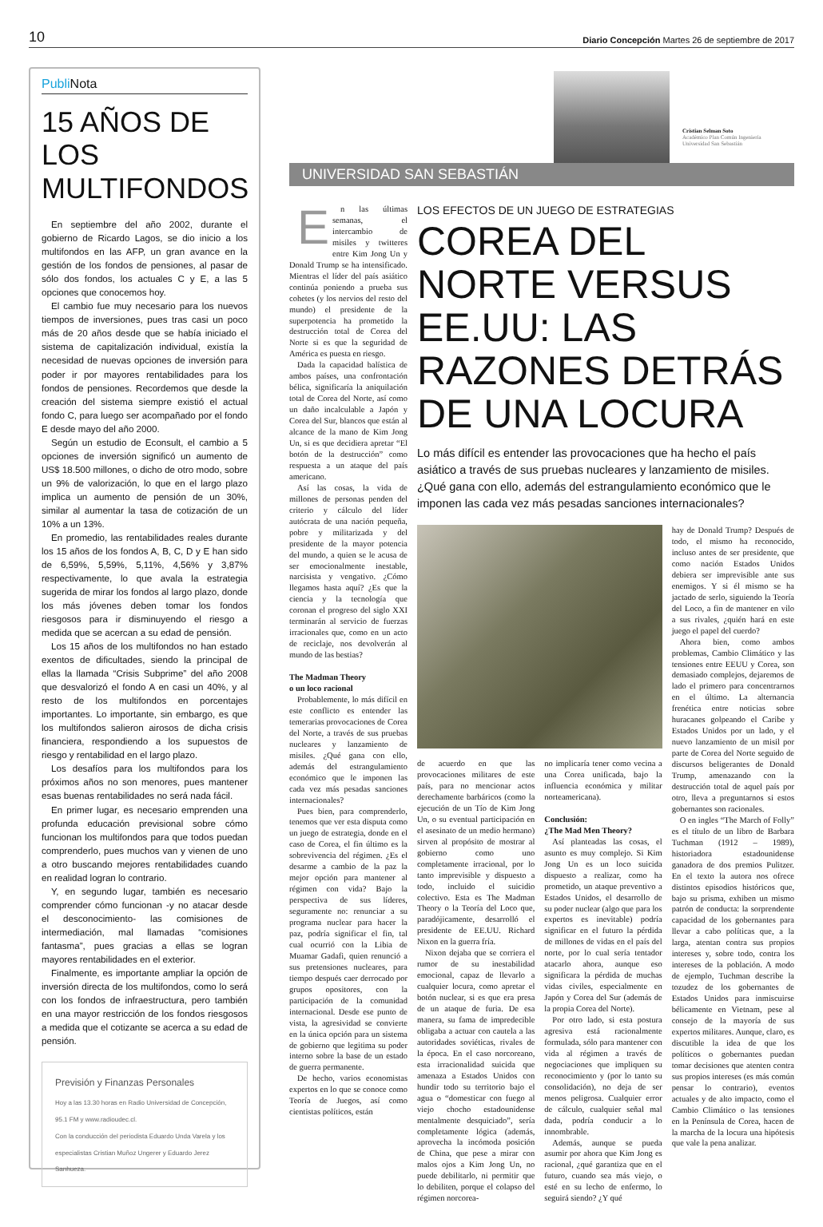10 Diario Concepción Martes 26 de septiembre de 2017
Publi Nota
15 AÑOS DE LOS MULTIFONDOS
En septiembre del año 2002, durante el gobierno de Ricardo Lagos, se dio inicio a los multifondos en las AFP, un gran avance en la gestión de los fondos de pensiones, al pasar de sólo dos fondos, los actuales C y E, a las 5 opciones que conocemos hoy.
El cambio fue muy necesario para los nuevos tiempos de inversiones, pues tras casi un poco más de 20 años desde que se había iniciado el sistema de capitalización individual, existía la necesidad de nuevas opciones de inversión para poder ir por mayores rentabilidades para los fondos de pensiones. Recordemos que desde la creación del sistema siempre existió el actual fondo C, para luego ser acompañado por el fondo E desde mayo del año 2000.
Según un estudio de Econsult, el cambio a 5 opciones de inversión significó un aumento de US$ 18.500 millones, o dicho de otro modo, sobre un 9% de valorización, lo que en el largo plazo implica un aumento de pensión de un 30%, similar al aumentar la tasa de cotización de un 10% a un 13%.
En promedio, las rentabilidades reales durante los 15 años de los fondos A, B, C, D y E han sido de 6,59%, 5,59%, 5,11%, 4,56% y 3,87% respectivamente, lo que avala la estrategia sugerida de mirar los fondos al largo plazo, donde los más jóvenes deben tomar los fondos riesgosos para ir disminuyendo el riesgo a medida que se acercan a su edad de pensión.
Los 15 años de los multifondos no han estado exentos de dificultades, siendo la principal de ellas la llamada “Crisis Subprime” del año 2008 que desvalorizó el fondo A en casi un 40%, y al resto de los multifondos en porcentajes importantes. Lo importante, sin embargo, es que los multifondos salieron airosos de dicha crisis financiera, respondiendo a los supuestos de riesgo y rentabilidad en el largo plazo.
Los desafíos para los multifondos para los próximos años no son menores, pues mantener esas buenas rentabilidades no será nada fácil.
En primer lugar, es necesario emprenden una profunda educación previsional sobre cómo funcionan los multifondos para que todos puedan comprenderlo, pues muchos van y vienen de uno a otro buscando mejores rentabilidades cuando en realidad logran lo contrario.
Y, en segundo lugar, también es necesario comprender cómo funcionan -y no atacar desde el desconocimiento- las comisiones de intermediación, mal llamadas “comisiones fantasma”, pues gracias a ellas se logran mayores rentabilidades en el exterior.
Finalmente, es importante ampliar la opción de inversión directa de los multifondos, como lo será con los fondos de infraestructura, pero también en una mayor restricción de los fondos riesgosos a medida que el cotizante se acerca a su edad de pensión.
Previsión y Finanzas Personales
Hoy a las 13.30 horas en Radio Universidad de Concepción, 95.1 FM y www.radioudec.cl.
Con la conducción del periodista Eduardo Unda Varela y los especialistas Cristian Muñoz Ungerer y Eduardo Jerez Sanhueza.
Cristian Selman Soto
Académico Plan Común Ingeniería
Universidad San Sebastián
UNIVERSIDAD SAN SEBASTIÁN
En las últimas semanas, el intercambio de misiles y twitteres entre Kim Jong Un y Donald Trump se ha intensificado. Mientras el líder del país asiático continúa poniendo a prueba sus cohetes (y los nervios del resto del mundo) el presidente de la superpotencia ha prometido la destrucción total de Corea del Norte si es que la seguridad de América es puesta en riesgo.
Dada la capacidad balística de ambos países, una confrontación bélica, significaría la aniquilación total de Corea del Norte, así como un daño incalculable a Japón y Corea del Sur, blancos que están al alcance de la mano de Kim Jong Un, si es que decidiera apretar “El botón de la destrucción” como respuesta a un ataque del país americano.
Así las cosas, la vida de millones de personas penden del criterio y cálculo del líder autócrata de una nación pequeña, pobre y militarizada y del presidente de la mayor potencia del mundo, a quien se le acusa de ser emocionalmente inestable, narcisista y vengativo. ¿Cómo llegamos hasta aquí? ¿Es que la ciencia y la tecnología que coronan el progreso del siglo XXI terminarán al servicio de fuerzas irracionales que, como en un acto de reciclaje, nos devolverán al mundo de las bestias?
The Madman Theory
o un loco racional
Probablemente, lo más difícil en este conflicto es entender las temerarias provocaciones de Corea del Norte, a través de sus pruebas nucleares y lanzamiento de misiles. ¿Qué gana con ello, además del estrangulamiento económico que le imponen las cada vez más pesadas sanciones internacionales?
Pues bien, para comprenderlo, tenemos que ver esta disputa como un juego de estrategia, donde en el caso de Corea, el fin último es la sobrevivencia del régimen. ¿Es el desarme a cambio de la paz la mejor opción para mantener al régimen con vida? Bajo la perspectiva de sus líderes, seguramente no: renunciar a su programa nuclear para hacer la paz, podría significar el fin, tal cual ocurrió con la Libia de Muamar Gadafi, quien renunció a sus pretensiones nucleares, para tiempo después caer derrocado por grupos opositores, con la participación de la comunidad internacional. Desde ese punto de vista, la agresividad se convierte en la única opción para un sistema de gobierno que legitima su poder interno sobre la base de un estado de guerra permanente.
De hecho, varios economistas expertos en lo que se conoce como Teoría de Juegos, así como cientistas políticos, están
LOS EFECTOS DE UN JUEGO DE ESTRATEGIAS
COREA DEL NORTE VERSUS EE.UU: LAS RAZONES DETRÁS DE UNA LOCURA
Lo más difícil es entender las provocaciones que ha hecho el país asiático a través de sus pruebas nucleares y lanzamiento de misiles. ¿Qué gana con ello, además del estrangulamiento económico que le imponen las cada vez más pesadas sanciones internacionales?
de acuerdo en que las provocaciones militares de este país, para no mencionar actos derechamente barbáricos (como la ejecución de un Tío de Kim Jong Un, o su eventual participación en el asesinato de un medio hermano) sirven al propósito de mostrar al gobierno como uno completamente irracional, por lo tanto imprevisible y dispuesto a todo, incluido el suicidio colectivo. Esta es The Madman Theory o la Teoría del Loco que, paradójicamente, desarrolló el presidente de EE.UU. Richard Nixon en la guerra fría.
Nixon dejaba que se corriera el rumor de su inestabilidad emocional, capaz de llevarlo a cualquier locura, como apretar el botón nuclear, si es que era presa de un ataque de furia. De esa manera, su fama de impredecible obligaba a actuar con cautela a las autoridades soviéticas, rivales de la época. En el caso norcoreano, esta irracionalidad suicida que amenaza a Estados Unidos con hundir todo su territorio bajo el agua o “domesticar con fuego al viejo chocho estadounidense mentalmente desquiciado”, sería completamente lógica (además, aprovecha la incómoda posición de China, que pese a mirar con malos ojos a Kim Jong Un, no puede debilitarlo, ni permitir que lo debiliten, porque el colapso del régimen norcorea-
no implicaría tener como vecina a una Corea unificada, bajo la influencia económica y militar norteamericana).
Conclusión:
¿The Mad Men Theory?
Así planteadas las cosas, el asunto es muy complejo. Si Kim Jong Un es un loco suicida dispuesto a realizar, como ha prometido, un ataque preventivo a Estados Unidos, el desarrollo de su poder nuclear (algo que para los expertos es inevitable) podría significar en el futuro la pérdida de millones de vidas en el país del norte, por lo cual sería tentador atacarlo ahora, aunque eso significara la pérdida de muchas vidas civiles, especialmente en Japón y Corea del Sur (además de la propia Corea del Norte).
Por otro lado, si esta postura agresiva está racionalmente formulada, sólo para mantener con vida al régimen a través de negociaciones que impliquen su reconocimiento y (por lo tanto su consolidación), no deja de ser menos peligrosa. Cualquier error de cálculo, cualquier señal mal dada, podría conducir a lo innombrable.
Además, aunque se pueda asumir por ahora que Kim Jong es racional, ¿qué garantiza que en el futuro, cuando sea más viejo, o esté en su lecho de enfermo, lo seguirá siendo? ¿Y qué
hay de Donald Trump? Después de todo, el mismo ha reconocido, incluso antes de ser presidente, que como nación Estados Unidos debiera ser imprevisible ante sus enemigos. Y si él mismo se ha jactado de serlo, siguiendo la Teoría del Loco, a fin de mantener en vilo a sus rivales, ¿quién hará en este juego el papel del cuerdo?
Ahora bien, como ambos problemas, Cambio Climático y las tensiones entre EEUU y Corea, son demasiado complejos, dejaremos de lado el primero para concentrarnos en el último. La alternancia frenética entre noticias sobre huracanes golpeando el Caribe y Estados Unidos por un lado, y el nuevo lanzamiento de un misil por parte de Corea del Norte seguido de discursos beligerantes de Donald Trump, amenazando con la destrucción total de aquel país por otro, lleva a preguntarnos si estos gobernantes son racionales.
O en ingles “The March of Folly” es el título de un libro de Barbara Tuchman (1912 – 1989), historiadora estadounidense ganadora de dos premios Pulitzer. En el texto la autora nos ofrece distintos episodios históricos que, bajo su prisma, exhiben un mismo patrón de conducta: la sorprendente capacidad de los gobernantes para llevar a cabo políticas que, a la larga, atentan contra sus propios intereses y, sobre todo, contra los intereses de la población. A modo de ejemplo, Tuchman describe la tozudez de los gobernantes de Estados Unidos para inmiscuirse bélicamente en Vietnam, pese al consejo de la mayoría de sus expertos militares. Aunque, claro, es discutible la idea de que los políticos o gobernantes puedan tomar decisiones que atenten contra sus propios intereses (es más común pensar lo contrario), eventos actuales y de alto impacto, como el Cambio Climático o las tensiones en la Península de Corea, hacen de la marcha de la locura una hipótesis que vale la pena analizar.